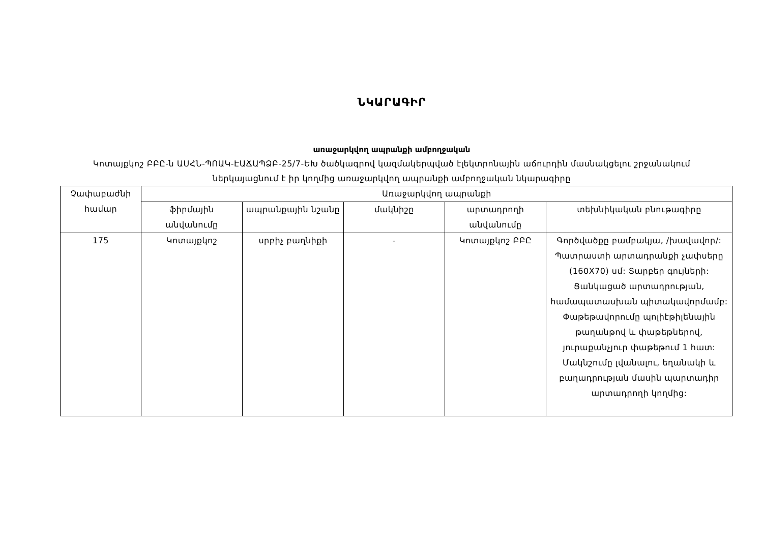ՆԿԱՐԱԳԻՐ
առաջարկվող ապրանքի ամբողջական
Կոտայքկոշ ԲԲԸ-ն ԱՍՀՆ-ՊՈԱԿ-ԷԱՃԱՊՁԲ-25/7-ԵԽ ծածկագրով կազմակերպված էլեկտրոնային աճուրդին մասնակցելու շրջանակում ներկայացնում է իր կողմից առաջարկվող ապրանքի ամբողջական նկարագիրը
| Չափաբաժնի համար | Առաջարկվող ապրանքի | | | | |
| --- | --- | --- | --- | --- | --- |
| | ֆիրմային անվանումը | ապրանքային նշանը | մակնիշը | արտադրողի անվանումը | տեխնիկական բնութագիրը |
| 175 | Կոտայքկոշ | սրբիչ բաղնիքի | - | Կոտայքկոշ ԲԲԸ | Գործվածքը բամբակյա, /խավավոր/: Պատրաստի արտադրանքի չափսերը (160X70) սմ: Տարբեր գույների: Ցանկացած արտադրության, համապատասխան պիտակավորմամբ: Փաթեթավորումը պոլիէթիլենային թաղանթով և փաթեթներով, յուրաքանչյուր փաթեթում 1 հատ: Մակնշումը լվանալու, եղանակի և բաղադրության մասին պարտադիր արտադրողի կողմից: |